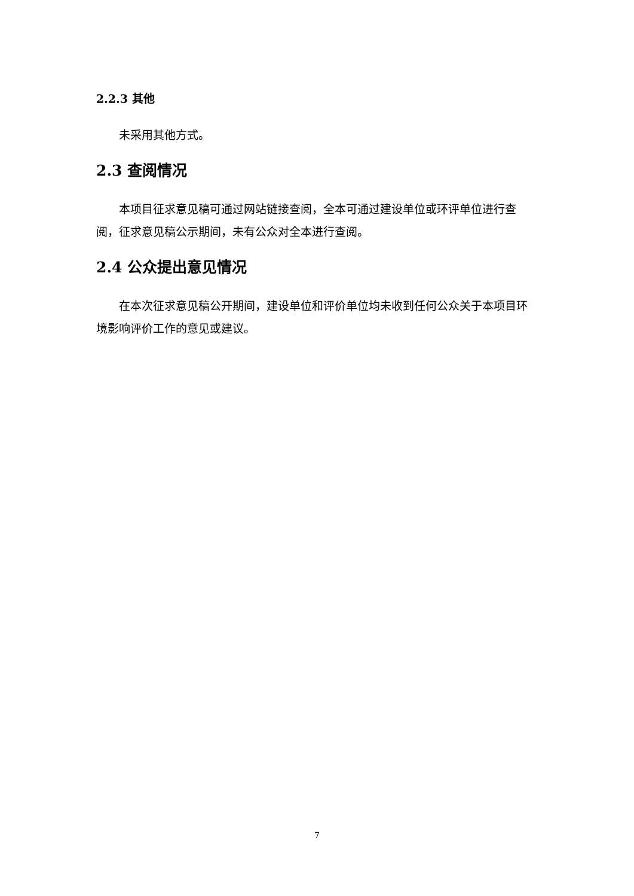2.2.3 其他
未采用其他方式。
2.3 查阅情况
本项目征求意见稿可通过网站链接查阅，全本可通过建设单位或环评单位进行查阅，征求意见稿公示期间，未有公众对全本进行查阅。
2.4 公众提出意见情况
在本次征求意见稿公开期间，建设单位和评价单位均未收到任何公众关于本项目环境影响评价工作的意见或建议。
7